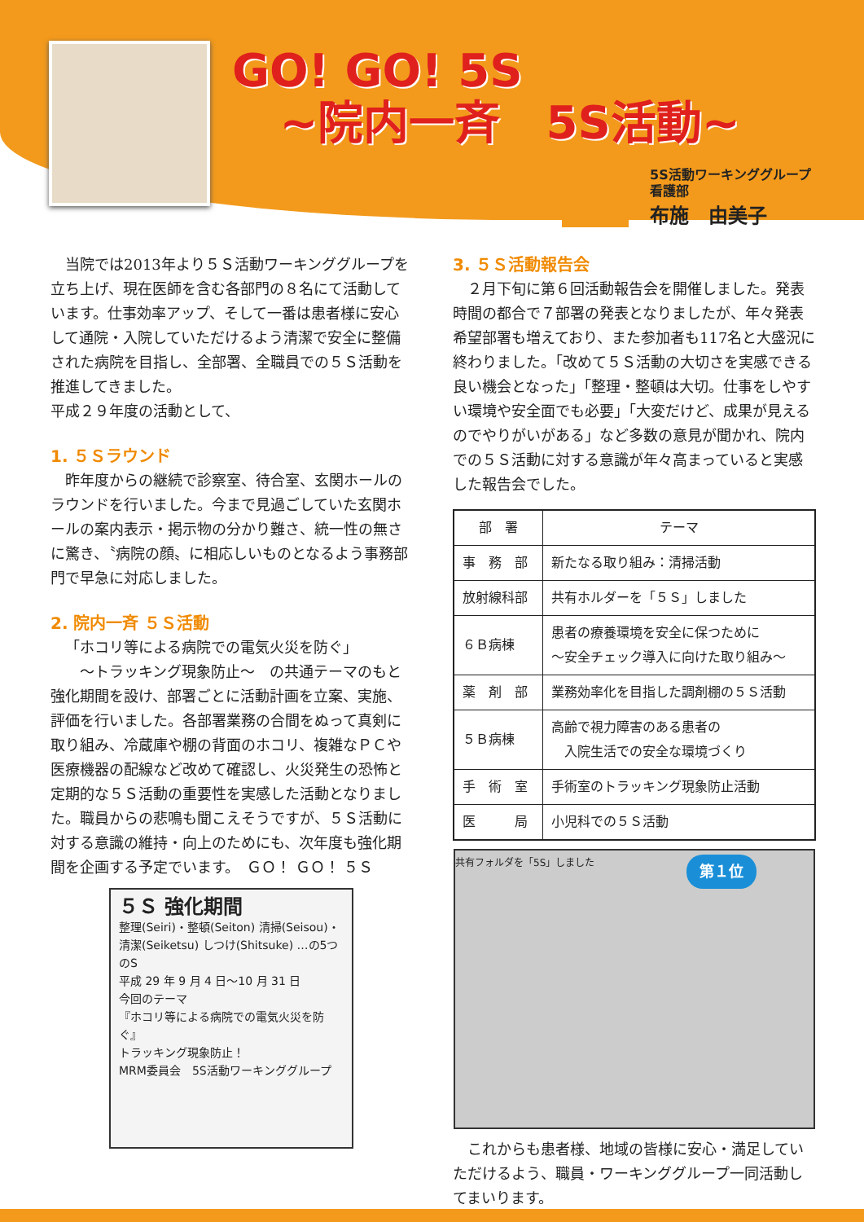GO! GO! 5S
~院内一斉　5S活動~
5S活動ワーキンググループ
看護部
布施　由美子
当院では2013年より５Ｓ活動ワーキンググループを立ち上げ、現在医師を含む各部門の８名にて活動しています。仕事効率アップ、そして一番は患者様に安心して通院・入院していただけるよう清潔で安全に整備された病院を目指し、全部署、全職員での５Ｓ活動を推進してきました。
平成２９年度の活動として、
1. ５Ｓラウンド
昨年度からの継続で診察室、待合室、玄関ホールのラウンドを行いました。今まで見過ごしていた玄関ホールの案内表示・掲示物の分かり難さ、統一性の無さに驚き、〝病院の顔〟に相応しいものとなるよう事務部門で早急に対応しました。
2. 院内一斉 ５Ｓ活動
「ホコリ等による病院での電気火災を防ぐ」
　　～トラッキング現象防止～　の共通テーマのもと強化期間を設け、部署ごとに活動計画を立案、実施、評価を行いました。各部署業務の合間をぬって真剣に取り組み、冷蔵庫や棚の背面のホコリ、複雑なＰＣや医療機器の配線など改めて確認し、火災発生の恐怖と定期的な５Ｓ活動の重要性を実感した活動となりました。職員からの悲鳴も聞こえそうですが、５Ｓ活動に対する意識の維持・向上のためにも、次年度も強化期間を企画する予定でいます。　ＧＯ！ ＧＯ！ ５Ｓ
５Ｓ 強化期間
整理(Seiri)・整頓(Seiton) 清掃(Seisou)・清潔(Seiketsu) しつけ(Shitsuke) …の5つのS
平成 29 年 9 月 4 日～10 月 31 日
今回のテーマ
『ホコリ等による病院での電気火災を防ぐ』
トラッキング現象防止！
MRM委員会　5S活動ワーキンググループ
3. ５Ｓ活動報告会
２月下旬に第６回活動報告会を開催しました。発表時間の都合で７部署の発表となりましたが、年々発表希望部署も増えており、また参加者も117名と大盛況に終わりました。「改めて５Ｓ活動の大切さを実感できる良い機会となった」「整理・整頓は大切。仕事をしやすい環境や安全面でも必要」「大変だけど、成果が見えるのでやりがいがある」など多数の意見が聞かれ、院内での５Ｓ活動に対する意識が年々高まっていると実感した報告会でした。
| 部 署 | テーマ |
| --- | --- |
| 事 務 部 | 新たなる取り組み：清掃活動 |
| 放射線科部 | 共有ホルダーを「５Ｓ」しました |
| ６Ｂ病棟 | 患者の療養環境を安全に保つために ～安全チェック導入に向けた取り組み～ |
| 薬 剤 部 | 業務効率化を目指した調剤棚の５Ｓ活動 |
| ５Ｂ病棟 | 高齢で視力障害のある患者の 入院生活での安全な環境づくり |
| 手 術 室 | 手術室のトラッキング現象防止活動 |
| 医 局 | 小児科での５Ｓ活動 |
共有フォルダを「5S」しました 第１位
これからも患者様、地域の皆様に安心・満足していただけるよう、職員・ワーキンググループ一同活動してまいります。